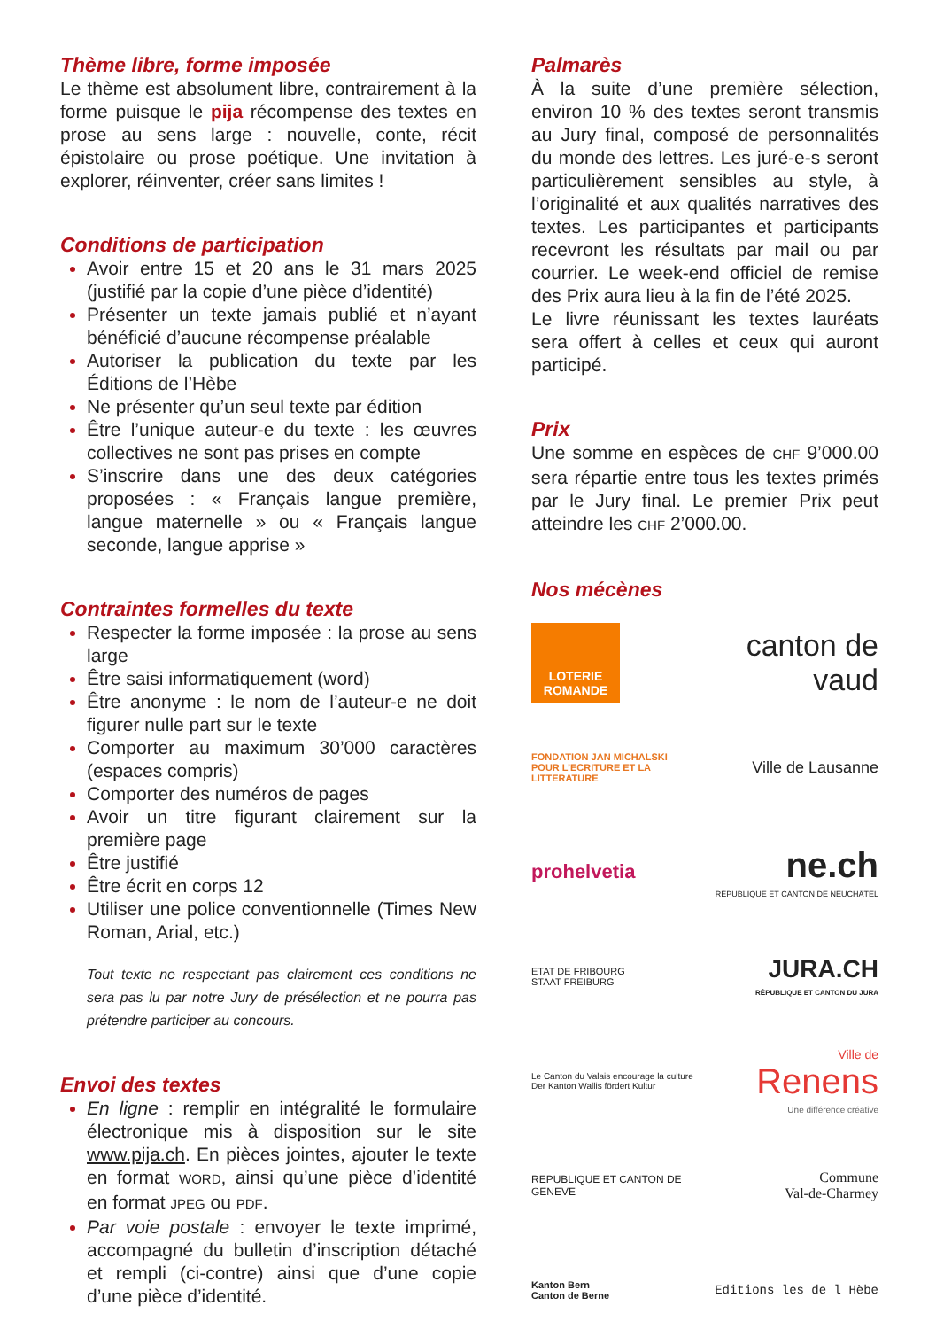Thème libre, forme imposée
Le thème est absolument libre, contrairement à la forme puisque le pija récompense des textes en prose au sens large : nouvelle, conte, récit épistolaire ou prose poétique. Une invitation à explorer, réinventer, créer sans limites !
Conditions de participation
Avoir entre 15 et 20 ans le 31 mars 2025 (justifié par la copie d’une pièce d’identité)
Présenter un texte jamais publié et n’ayant bénéficié d’aucune récompense préalable
Autoriser la publication du texte par les Éditions de l’Hèbe
Ne présenter qu’un seul texte par édition
Être l’unique auteur-e du texte : les œuvres collectives ne sont pas prises en compte
S’inscrire dans une des deux catégories proposées : « Français langue première, langue maternelle » ou « Français langue seconde, langue apprise »
Contraintes formelles du texte
Respecter la forme imposée : la prose au sens large
Être saisi informatiquement (word)
Être anonyme : le nom de l’auteur-e ne doit figurer nulle part sur le texte
Comporter au maximum 30’000 caractères (espaces compris)
Comporter des numéros de pages
Avoir un titre figurant clairement sur la première page
Être justifié
Être écrit en corps 12
Utiliser une police conventionnelle (Times New Roman, Arial, etc.)
Tout texte ne respectant pas clairement ces conditions ne sera pas lu par notre Jury de présélection et ne pourra pas prétendre participer au concours.
Envoi des textes
En ligne : remplir en intégralité le formulaire électronique mis à disposition sur le site www.pija.ch. En pièces jointes, ajouter le texte en format WORD, ainsi qu’une pièce d’identité en format JPEG ou PDF.
Par voie postale : envoyer le texte imprimé, accompagné du bulletin d’inscription détaché et rempli (ci-contre) ainsi que d’une copie d’une pièce d’identité.
Palmarès
À la suite d’une première sélection, environ 10 % des textes seront transmis au Jury final, composé de personnalités du monde des lettres. Les juré-e-s seront particulièrement sensibles au style, à l’originalité et aux qualités narratives des textes. Les participantes et participants recevront les résultats par mail ou par courrier. Le week-end officiel de remise des Prix aura lieu à la fin de l’été 2025.
Le livre réunissant les textes lauréats sera offert à celles et ceux qui auront participé.
Prix
Une somme en espèces de CHF 9’000.00 sera répartie entre tous les textes primés par le Jury final. Le premier Prix peut atteindre les CHF 2’000.00.
Nos mécènes
LOTERIE ROMANDE
canton de vaud
FONDATION JAN MICHALSKI POUR L’ECRITURE ET LA LITTERATURE
Ville de Lausanne
prohelvetia
ne.ch
RÉPUBLIQUE ET CANTON DE NEUCHÂTEL
ETAT DE FRIBOURG
STAAT FREIBURG
JURA.CH
RÉPUBLIQUE ET CANTON DU JURA
Le Canton du Valais encourage la culture
Der Kanton Wallis fördert Kultur
Ville de
Renens
Une différence créative
REPUBLIQUE ET CANTON DE GENEVE
Commune
Val-de-Charmey
Kanton Bern
Canton de Berne
Editions les de l Hèbe